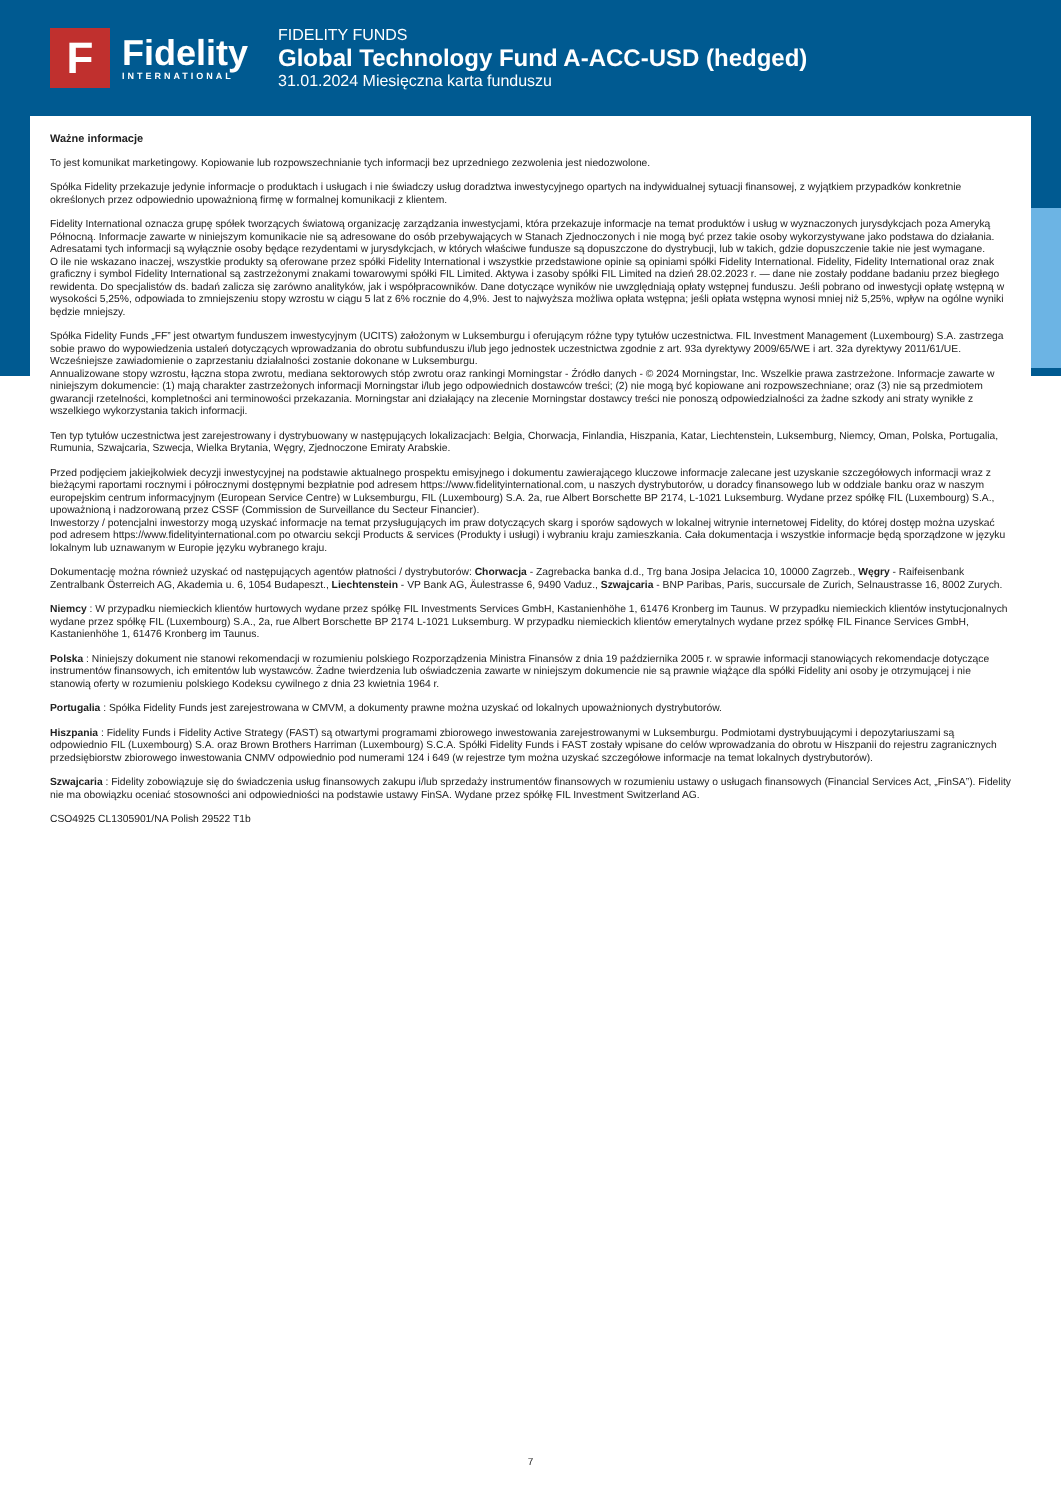F
Fidelity
INTERNATIONAL
FIDELITY FUNDS
Global Technology Fund A-ACC-USD (hedged)
31.01.2024 Miesięczna karta funduszu
Ważne informacje
To jest komunikat marketingowy. Kopiowanie lub rozpowszechnianie tych informacji bez uprzedniego zezwolenia jest niedozwolone.
Spółka Fidelity przekazuje jedynie informacje o produktach i usługach i nie świadczy usług doradztwa inwestycyjnego opartych na indywidualnej sytuacji finansowej, z wyjątkiem przypadków konkretnie określonych przez odpowiednio upoważnioną firmę w formalnej komunikacji z klientem.
Fidelity International oznacza grupę spółek tworzących światową organizację zarządzania inwestycjami, która przekazuje informacje na temat produktów i usług w wyznaczonych jurysdykcjach poza Ameryką Północną. Informacje zawarte w niniejszym komunikacie nie są adresowane do osób przebywających w Stanach Zjednoczonych i nie mogą być przez takie osoby wykorzystywane jako podstawa do działania. Adresatami tych informacji są wyłącznie osoby będące rezydentami w jurysdykcjach, w których właściwe fundusze są dopuszczone do dystrybucji, lub w takich, gdzie dopuszczenie takie nie jest wymagane.
O ile nie wskazano inaczej, wszystkie produkty są oferowane przez spółki Fidelity International i wszystkie przedstawione opinie są opiniami spółki Fidelity International. Fidelity, Fidelity International oraz znak graficzny i symbol Fidelity International są zastrzeżonymi znakami towarowymi spółki FIL Limited. Aktywa i zasoby spółki FIL Limited na dzień 28.02.2023 r. — dane nie zostały poddane badaniu przez biegłego rewidenta. Do specjalistów ds. badań zalicza się zarówno analityków, jak i współpracowników. Dane dotyczące wyników nie uwzględniają opłaty wstępnej funduszu. Jeśli pobrano od inwestycji opłatę wstępną w wysokości 5,25%, odpowiada to zmniejszeniu stopy wzrostu w ciągu 5 lat z 6% rocznie do 4,9%. Jest to najwyższa możliwa opłata wstępna; jeśli opłata wstępna wynosi mniej niż 5,25%, wpływ na ogólne wyniki będzie mniejszy.
Spółka Fidelity Funds „FF” jest otwartym funduszem inwestycyjnym (UCITS) założonym w Luksemburgu i oferującym różne typy tytułów uczestnictwa. FIL Investment Management (Luxembourg) S.A. zastrzega sobie prawo do wypowiedzenia ustaleń dotyczących wprowadzania do obrotu subfunduszu i/lub jego jednostek uczestnictwa zgodnie z art. 93a dyrektywy 2009/65/WE i art. 32a dyrektywy 2011/61/UE. Wcześniejsze zawiadomienie o zaprzestaniu działalności zostanie dokonane w Luksemburgu.
Annualizowane stopy wzrostu, łączna stopa zwrotu, mediana sektorowych stóp zwrotu oraz rankingi Morningstar - Źródło danych - © 2024 Morningstar, Inc. Wszelkie prawa zastrzeżone. Informacje zawarte w niniejszym dokumencie: (1) mają charakter zastrzeżonych informacji Morningstar i/lub jego odpowiednich dostawców treści; (2) nie mogą być kopiowane ani rozpowszechniane; oraz (3) nie są przedmiotem gwarancji rzetelności, kompletności ani terminowości przekazania. Morningstar ani działający na zlecenie Morningstar dostawcy treści nie ponoszą odpowiedzialności za żadne szkody ani straty wynikłe z wszelkiego wykorzystania takich informacji.
Ten typ tytułów uczestnictwa jest zarejestrowany i dystrybuowany w następujących lokalizacjach: Belgia, Chorwacja, Finlandia, Hiszpania, Katar, Liechtenstein, Luksemburg, Niemcy, Oman, Polska, Portugalia, Rumunia, Szwajcaria, Szwecja, Wielka Brytania, Węgry, Zjednoczone Emiraty Arabskie.
Przed podjęciem jakiejkolwiek decyzji inwestycyjnej na podstawie aktualnego prospektu emisyjnego i dokumentu zawierającego kluczowe informacje zalecane jest uzyskanie szczegółowych informacji wraz z bieżącymi raportami rocznymi i półrocznymi dostępnymi bezpłatnie pod adresem https://www.fidelityinternational.com, u naszych dystrybutorów, u doradcy finansowego lub w oddziale banku oraz w naszym europejskim centrum informacyjnym (European Service Centre) w Luksemburgu, FIL (Luxembourg) S.A. 2a, rue Albert Borschette BP 2174, L-1021 Luksemburg. Wydane przez spółkę FIL (Luxembourg) S.A., upoważnioną i nadzorowaną przez CSSF (Commission de Surveillance du Secteur Financier).
Inwestorzy / potencjalni inwestorzy mogą uzyskać informacje na temat przysługujących im praw dotyczących skarg i sporów sądowych w lokalnej witrynie internetowej Fidelity, do której dostęp można uzyskać pod adresem https://www.fidelityinternational.com po otwarciu sekcji Products & services (Produkty i usługi) i wybraniu kraju zamieszkania. Cała dokumentacja i wszystkie informacje będą sporządzone w języku lokalnym lub uznawanym w Europie języku wybranego kraju.
Dokumentację można również uzyskać od następujących agentów płatności / dystrybutorów: Chorwacja - Zagrebacka banka d.d., Trg bana Josipa Jelacica 10, 10000 Zagrzeb., Węgry - Raifeisenbank Zentralbank Österreich AG, Akademia u. 6, 1054 Budapeszt., Liechtenstein - VP Bank AG, Äulestrasse 6, 9490 Vaduz., Szwajcaria - BNP Paribas, Paris, succursale de Zurich, Selnaustrasse 16, 8002 Zurych.
Niemcy : W przypadku niemieckich klientów hurtowych wydane przez spółkę FIL Investments Services GmbH, Kastanienhöhe 1, 61476 Kronberg im Taunus. W przypadku niemieckich klientów instytucjonalnych wydane przez spółkę FIL (Luxembourg) S.A., 2a, rue Albert Borschette BP 2174 L-1021 Luksemburg. W przypadku niemieckich klientów emerytalnych wydane przez spółkę FIL Finance Services GmbH, Kastanienhöhe 1, 61476 Kronberg im Taunus.
Polska : Niniejszy dokument nie stanowi rekomendacji w rozumieniu polskiego Rozporządzenia Ministra Finansów z dnia 19 października 2005 r. w sprawie informacji stanowiących rekomendacje dotyczące instrumentów finansowych, ich emitentów lub wystawców. Żadne twierdzenia lub oświadczenia zawarte w niniejszym dokumencie nie są prawnie wiążące dla spółki Fidelity ani osoby je otrzymującej i nie stanowią oferty w rozumieniu polskiego Kodeksu cywilnego z dnia 23 kwietnia 1964 r.
Portugalia : Spółka Fidelity Funds jest zarejestrowana w CMVM, a dokumenty prawne można uzyskać od lokalnych upoważnionych dystrybutorów.
Hiszpania : Fidelity Funds i Fidelity Active Strategy (FAST) są otwartymi programami zbiorowego inwestowania zarejestrowanymi w Luksemburgu. Podmiotami dystrybuującymi i depozytariuszami są odpowiednio FIL (Luxembourg) S.A. oraz Brown Brothers Harriman (Luxembourg) S.C.A. Spółki Fidelity Funds i FAST zostały wpisane do celów wprowadzania do obrotu w Hiszpanii do rejestru zagranicznych przedsiębiorstw zbiorowego inwestowania CNMV odpowiednio pod numerami 124 i 649 (w rejestrze tym można uzyskać szczegółowe informacje na temat lokalnych dystrybutorów).
Szwajcaria : Fidelity zobowiązuje się do świadczenia usług finansowych zakupu i/lub sprzedaży instrumentów finansowych w rozumieniu ustawy o usługach finansowych (Financial Services Act, „FinSA”). Fidelity nie ma obowiązku oceniać stosowności ani odpowiedniości na podstawie ustawy FinSA. Wydane przez spółkę FIL Investment Switzerland AG.
CSO4925 CL1305901/NA Polish 29522 T1b
7